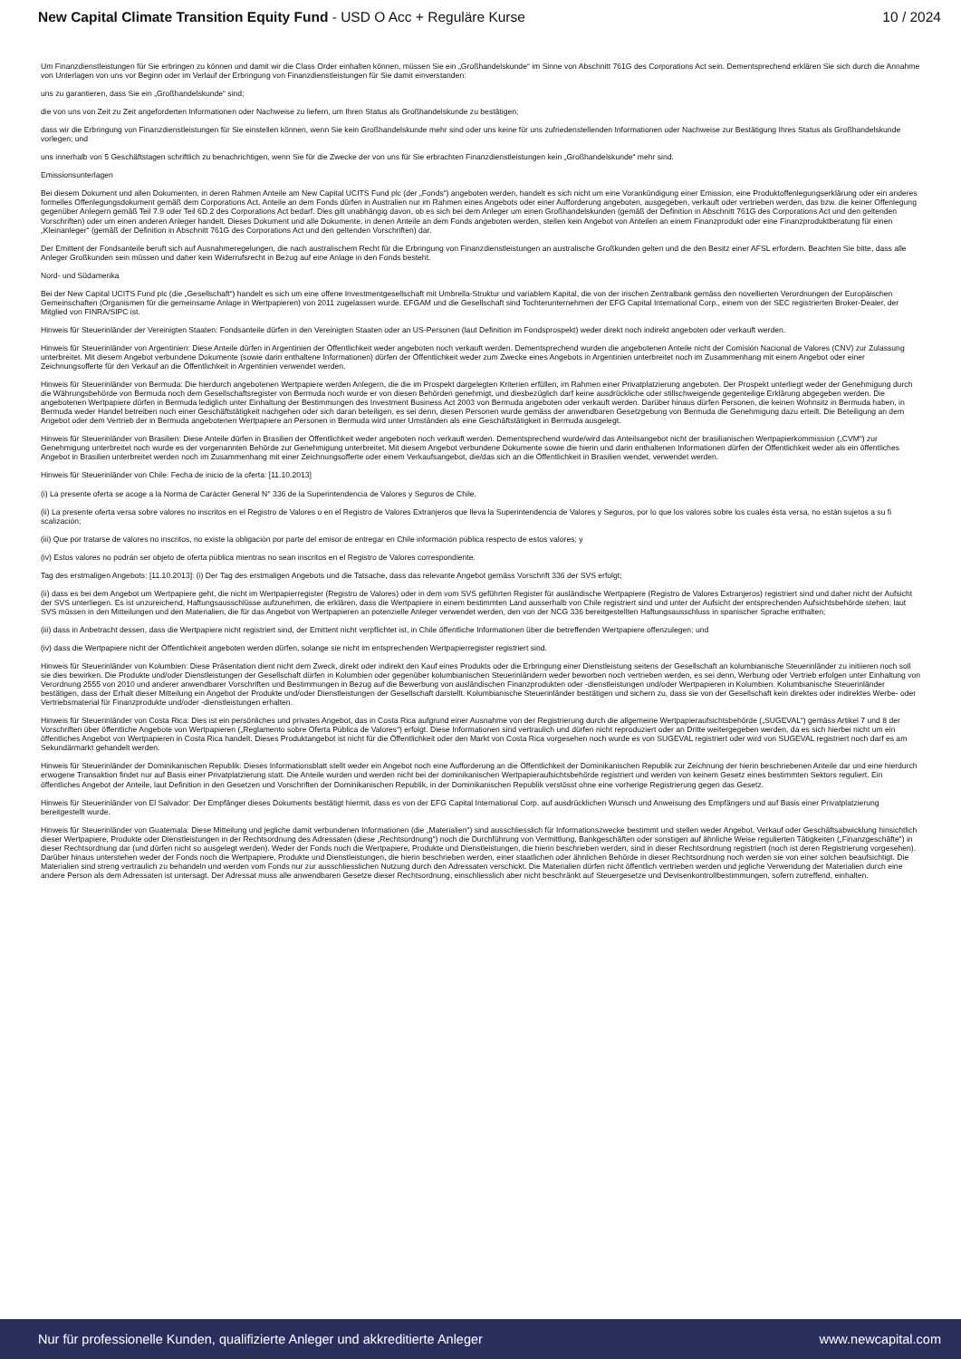New Capital Climate Transition Equity Fund - USD O Acc + Reguläre Kurse
10 / 2024
Um Finanzdienstleistungen für Sie erbringen zu können und damit wir die Class Order einhalten können, müssen Sie ein „Großhandelskunde“ im Sinne von Abschnitt 761G des Corporations Act sein. Dementsprechend erklären Sie sich durch die Annahme von Unterlagen von uns vor Beginn oder im Verlauf der Erbringung von Finanzdienstleistungen für Sie damit einverstanden:
uns zu garantieren, dass Sie ein „Großhandelskunde“ sind;
die von uns von Zeit zu Zeit angeforderten Informationen oder Nachweise zu liefern, um Ihren Status als Großhandelskunde zu bestätigen;
dass wir die Erbringung von Finanzdienstleistungen für Sie einstellen können, wenn Sie kein Großhandelskunde mehr sind oder uns keine für uns zufriedenstellenden Informationen oder Nachweise zur Bestätigung Ihres Status als Großhandelskunde vorlegen; und
uns innerhalb von 5 Geschäftstagen schriftlich zu benachrichtigen, wenn Sie für die Zwecke der von uns für Sie erbrachten Finanzdienstleistungen kein „Großhandelskunde“ mehr sind.
Emissionsunterlagen
Bei diesem Dokument und allen Dokumenten, in deren Rahmen Anteile am New Capital UCITS Fund plc (der „Fonds“) angeboten werden, handelt es sich nicht um eine Vorankündigung einer Emission, eine Produktoffenlegungserklärung oder ein anderes formelles Offenlegungsdokument gemäß dem Corporations Act. Anteile an dem Fonds dürfen in Australien nur im Rahmen eines Angebots oder einer Aufforderung angeboten, ausgegeben, verkauft oder vertrieben werden, das bzw. die keiner Offenlegung gegenüber Anlegern gemäß Teil 7.9 oder Teil 6D.2 des Corporations Act bedarf. Dies gilt unabhängig davon, ob es sich bei dem Anleger um einen Großhandelskunden (gemäß der Definition in Abschnitt 761G des Corporations Act und den geltenden Vorschriften) oder um einen anderen Anleger handelt. Dieses Dokument und alle Dokumente, in denen Anteile an dem Fonds angeboten werden, stellen kein Angebot von Anteilen an einem Finanzprodukt oder eine Finanzproduktberatung für einen „Kleinanleger“ (gemäß der Definition in Abschnitt 761G des Corporations Act und den geltenden Vorschriften) dar.
Der Emittent der Fondsanteile beruft sich auf Ausnahmeregelungen, die nach australischem Recht für die Erbringung von Finanzdienstleistungen an australische Großkunden gelten und die den Besitz einer AFSL erfordern. Beachten Sie bitte, dass alle Anleger Großkunden sein müssen und daher kein Widerrufsrecht in Bezug auf eine Anlage in den Fonds besteht.
Nord- und Südamerika
Bei der New Capital UCITS Fund plc (die „Gesellschaft“) handelt es sich um eine offene Investmentgesellschaft mit Umbrella-Struktur und variablem Kapital, die von der irischen Zentralbank gemäss den novellierten Verordnungen der Europäischen Gemeinschaften (Organismen für die gemeinsame Anlage in Wertpapieren) von 2011 zugelassen wurde. EFGAM und die Gesellschaft sind Tochterunternehmen der EFG Capital International Corp., einem von der SEC registrierten Broker-Dealer, der Mitglied von FINRA/SIPC ist.
Hinweis für Steuerinländer der Vereinigten Staaten: Fondsanteile dürfen in den Vereinigten Staaten oder an US-Personen (laut Definition im Fondsprospekt) weder direkt noch indirekt angeboten oder verkauft werden.
Hinweis für Steuerinländer von Argentinien: Diese Anteile dürfen in Argentinien der Öffentlichkeit weder angeboten noch verkauft werden. Dementsprechend wurden die angebotenen Anteile nicht der Comisión Nacional de Valores (CNV) zur Zulassung unterbreitet. Mit diesem Angebot verbundene Dokumente (sowie darin enthaltene Informationen) dürfen der Öffentlichkeit weder zum Zwecke eines Angebots in Argentinien unterbreitet noch im Zusammenhang mit einem Angebot oder einer Zeichnungsofferte für den Verkauf an die Öffentlichkeit in Argentinien verwendet werden.
Hinweis für Steuerinländer von Bermuda: Die hierdurch angebotenen Wertpapiere werden Anlegern, die die im Prospekt dargelegten Kriterien erfüllen, im Rahmen einer Privatplatzierung angeboten. Der Prospekt unterliegt weder der Genehmigung durch die Währungsbehörde von Bermuda noch dem Gesellschaftsregister von Bermuda noch wurde er von diesen Behörden genehmigt, und diesbezüglich darf keine ausdrückliche oder stillschweigende gegenteilige Erklärung abgegeben werden. Die angebotenen Wertpapiere dürfen in Bermuda lediglich unter Einhaltung der Bestimmungen des Investment Business Act 2003 von Bermuda angeboten oder verkauft werden. Darüber hinaus dürfen Personen, die keinen Wohnsitz in Bermuda haben, in Bermuda weder Handel betreiben noch einer Geschäftstätigkeit nachgehen oder sich daran beteiligen, es sei denn, diesen Personen wurde gemäss der anwendbaren Gesetzgebung von Bermuda die Genehmigung dazu erteilt. Die Beteiligung an dem Angebot oder dem Vertrieb der in Bermuda angebotenen Wertpapiere an Personen in Bermuda wird unter Umständen als eine Geschäftstätigkeit in Bermuda ausgelegt.
Hinweis für Steuerinländer von Brasilien: Diese Anteile dürfen in Brasilien der Öffentlichkeit weder angeboten noch verkauft werden. Dementsprechend wurde/wird das Anteilsangebot nicht der brasilianischen Wertpapierkommission („CVM“) zur Genehmigung unterbreitet noch wurde es der vorgenannten Behörde zur Genehmigung unterbreitet. Mit diesem Angebot verbundene Dokumente sowie die hierin und darin enthaltenen Informationen dürfen der Öffentlichkeit weder als ein öffentliches Angebot in Brasilien unterbreitet werden noch im Zusammenhang mit einer Zeichnungsofferte oder einem Verkaufsangebot, die/das sich an die Öffentlichkeit in Brasilien wendet, verwendet werden.
Hinweis für Steuerinländer von Chile: Fecha de inicio de la oferta: [11.10.2013]
(i) La presente oferta se acoge a la Norma de Carácter General N° 336 de la Superintendencia de Valores y Seguros de Chile.
(ii) La presente oferta versa sobre valores no inscritos en el Registro de Valores o en el Registro de Valores Extranjeros que lleva la Superintendencia de Valores y Seguros, por lo que los valores sobre los cuales ésta versa, no están sujetos a su fi scalización;
(iii) Que por tratarse de valores no inscritos, no existe la obligación por parte del emisor de entregar en Chile información pública respecto de estos valores; y
(iv) Estos valores no podrán ser objeto de oferta pública mientras no sean inscritos en el Registro de Valores correspondiente.
Tag des erstmaligen Angebots: [11.10.2013]: (i) Der Tag des erstmaligen Angebots und die Tatsache, dass das relevante Angebot gemäss Vorschrift 336 der SVS erfolgt;
(ii) dass es bei dem Angebot um Wertpapiere geht, die nicht im Wertpapierregister (Registro de Valores) oder in dem vom SVS geführten Register für ausländische Wertpapiere (Registro de Valores Extranjeros) registriert sind und daher nicht der Aufsicht der SVS unterliegen. Es ist unzureichend, Haftungsausschlüsse aufzunehmen, die erklären, dass die Wertpapiere in einem bestimmten Land ausserhalb von Chile registriert sind und unter der Aufsicht der entsprechenden Aufsichtsbehörde stehen; laut SVS müssen in den Mitteilungen und den Materialien, die für das Angebot von Wertpapieren an potenzielle Anleger verwendet werden, den von der NCG 336 bereitgestellten Haftungsausschluss in spanischer Sprache enthalten;
(iii) dass in Anbetracht dessen, dass die Wertpapiere nicht registriert sind, der Emittent nicht verpflichtet ist, in Chile öffentliche Informationen über die betreffenden Wertpapiere offenzulegen; und
(iv) dass die Wertpapiere nicht der Öffentlichkeit angeboten werden dürfen, solange sie nicht im entsprechenden Wertpapierregister registriert sind.
Hinweis für Steuerinländer von Kolumbien: Diese Präsentation dient nicht dem Zweck, direkt oder indirekt den Kauf eines Produkts oder die Erbringung einer Dienstleistung seitens der Gesellschaft an kolumbianische Steuerinländer zu initiieren noch soll sie dies bewirken. Die Produkte und/oder Dienstleistungen der Gesellschaft dürfen in Kolumbien oder gegenüber kolumbianischen Steuerinländern weder beworben noch vertrieben werden, es sei denn, Werbung oder Vertrieb erfolgen unter Einhaltung von Verordnung 2555 von 2010 und anderer anwendbarer Vorschriften und Bestimmungen in Bezug auf die Bewerbung von ausländischen Finanzprodukten oder -dienstleistungen und/oder Wertpapieren in Kolumbien. Kolumbianische Steuerinländer bestätigen, dass der Erhalt dieser Mitteilung ein Angebot der Produkte und/oder Dienstleistungen der Gesellschaft darstellt. Kolumbianische Steuerinländer bestätigen und sichern zu, dass sie von der Gesellschaft kein direktes oder indirektes Werbe- oder Vertriebsmaterial für Finanzprodukte und/oder -dienstleistungen erhalten.
Hinweis für Steuerinländer von Costa Rica: Dies ist ein persönliches und privates Angebot, das in Costa Rica aufgrund einer Ausnahme von der Registrierung durch die allgemeine Wertpapieraufsichtsbehörde („SUGEVAL“) gemäss Artikel 7 und 8 der Vorschriften über öffentliche Angebote von Wertpapieren („Reglamento sobre Oferta Pública de Valores“) erfolgt. Diese Informationen sind vertraulich und dürfen nicht reproduziert oder an Dritte weitergegeben werden, da es sich hierbei nicht um ein öffentliches Angebot von Wertpapieren in Costa Rica handelt. Dieses Produktangebot ist nicht für die Öffentlichkeit oder den Markt von Costa Rica vorgesehen noch wurde es von SUGEVAL registriert oder wird von SUGEVAL registriert noch darf es am Sekundärmarkt gehandelt werden.
Hinweis für Steuerinländer der Dominikanischen Republik: Dieses Informationsblatt stellt weder ein Angebot noch eine Aufforderung an die Öffentlichkeit der Dominikanischen Republik zur Zeichnung der hierin beschriebenen Anteile dar und eine hierdurch erwogene Transaktion findet nur auf Basis einer Privatplatzierung statt. Die Anteile wurden und werden nicht bei der dominikanischen Wertpapieraufsichtsbehörde registriert und werden von keinem Gesetz eines bestimmten Sektors reguliert. Ein öffentliches Angebot der Anteile, laut Definition in den Gesetzen und Vorschriften der Dominikanischen Republik, in der Dominikanischen Republik verstösst ohne eine vorherige Registrierung gegen das Gesetz.
Hinweis für Steuerinländer von El Salvador: Der Empfänger dieses Dokuments bestätigt hiermit, dass es von der EFG Capital International Corp. auf ausdrücklichen Wunsch und Anweisung des Empfängers und auf Basis einer Privatplatzierung bereitgestellt wurde.
Hinweis für Steuerinländer von Guatemala: Diese Mitteilung und jegliche damit verbundenen Informationen (die „Materialien“) sind ausschliesslich für Informationszwecke bestimmt und stellen weder Angebot, Verkauf oder Geschäftsabwicklung hinsichtlich dieser Wertpapiere, Produkte oder Dienstleistungen in der Rechtsordnung des Adressaten (diese „Rechtsordnung“) noch die Durchführung von Vermittlung, Bankgeschäften oder sonstigen auf ähnliche Weise regulierten Tätigkeiten („Finanzgeschäfte“) in dieser Rechtsordnung dar (und dürfen nicht so ausgelegt werden). Weder der Fonds noch die Wertpapiere, Produkte und Dienstleistungen, die hierin beschrieben werden, sind in dieser Rechtsordnung registriert (noch ist deren Registrierung vorgesehen). Darüber hinaus unterstehen weder der Fonds noch die Wertpapiere, Produkte und Dienstleistungen, die hierin beschrieben werden, einer staatlichen oder ähnlichen Behörde in dieser Rechtsordnung noch werden sie von einer solchen beaufsichtigt. Die Materialien sind streng vertraulich zu behandeln und werden vom Fonds nur zur ausschliesslichen Nutzung durch den Adressaten verschickt. Die Materialien dürfen nicht öffentlich vertrieben werden und jegliche Verwendung der Materialien durch eine andere Person als dem Adressaten ist untersagt. Der Adressat muss alle anwendbaren Gesetze dieser Rechtsordnung, einschliesslich aber nicht beschränkt auf Steuergesetze und Devisenkontrollbestimmungen, sofern zutreffend, einhalten.
Nur für professionelle Kunden, qualifizierte Anleger und akkreditierte Anleger
www.newcapital.com